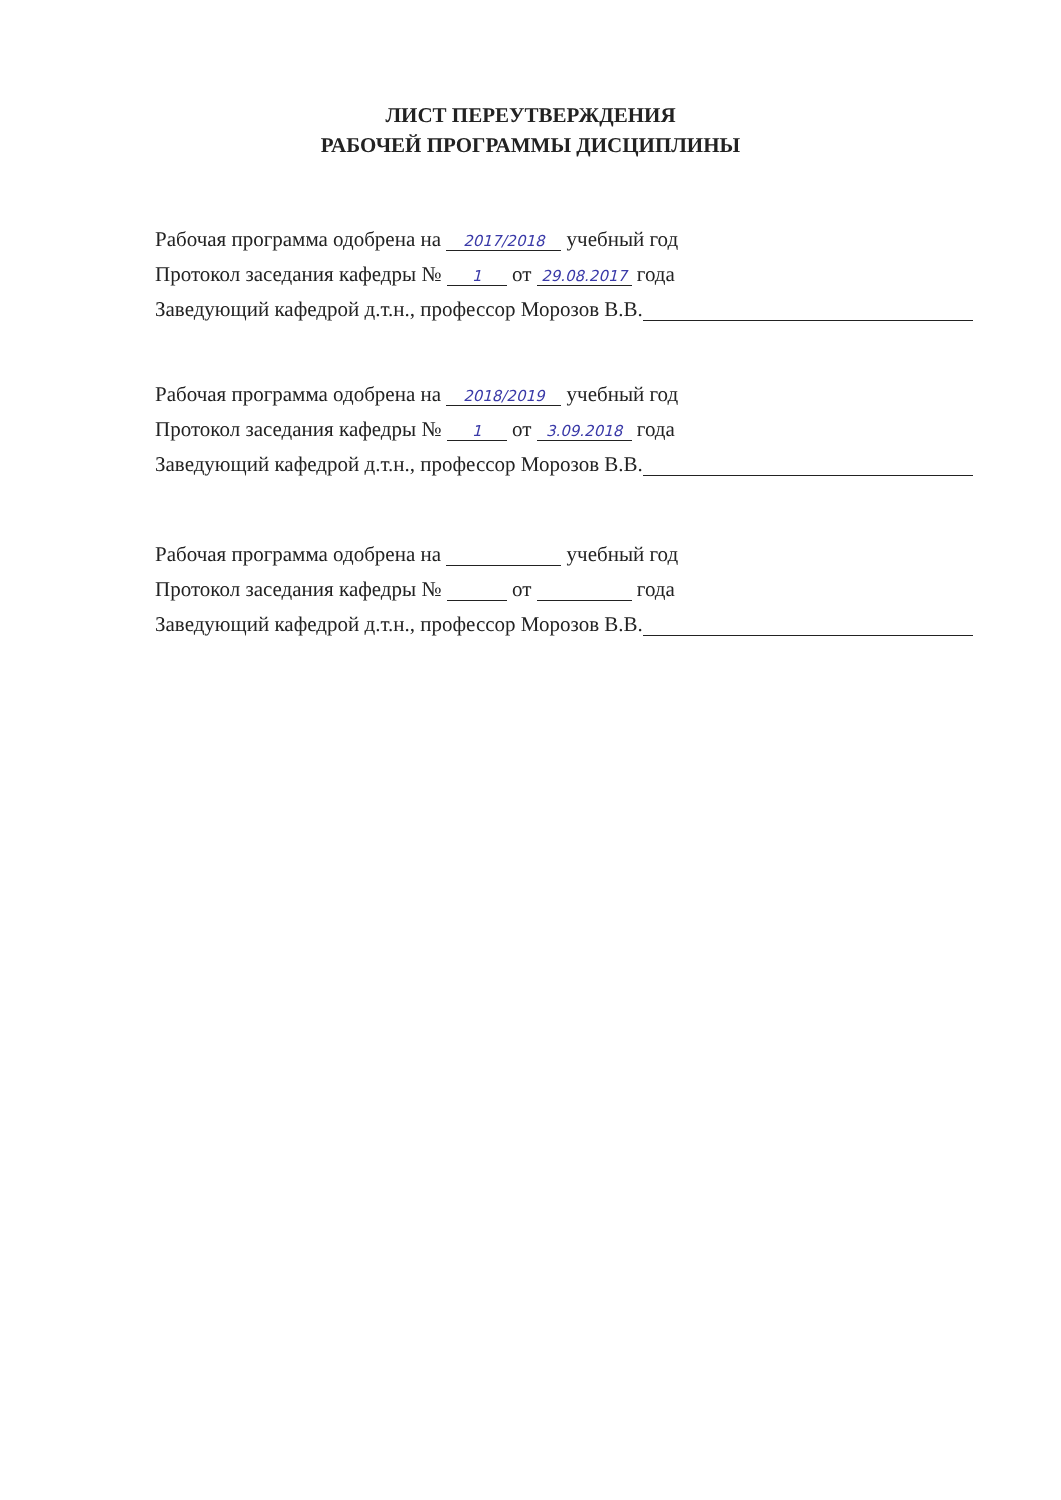ЛИСТ ПЕРЕУТВЕРЖДЕНИЯ
РАБОЧЕЙ ПРОГРАММЫ ДИСЦИПЛИНЫ
Рабочая программа одобрена на 2017/2018 учебный год
Протокол заседания кафедры № 1 от 29.08.2017 года
Заведующий кафедрой д.т.н., профессор Морозов В.В.
Рабочая программа одобрена на 2018/2019 учебный год
Протокол заседания кафедры № 1 от 3.09.2018 года
Заведующий кафедрой д.т.н., профессор Морозов В.В.
Рабочая программа одобрена на учебный год
Протокол заседания кафедры № от года
Заведующий кафедрой д.т.н., профессор Морозов В.В.